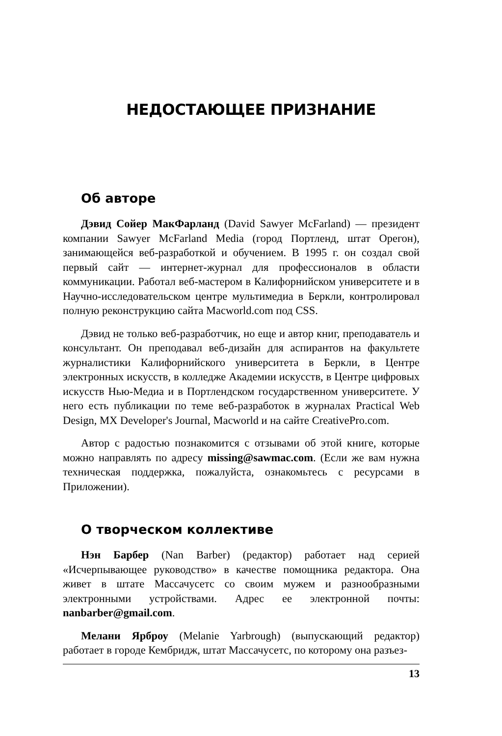НЕДОСТАЮЩЕЕ ПРИЗНАНИЕ
Об авторе
Дэвид Сойер МакФарланд (David Sawyer McFarland) — президент компании Sawyer McFarland Media (город Портленд, штат Орегон), занимающейся веб-разработкой и обучением. В 1995 г. он создал свой первый сайт — интернет-журнал для профессионалов в области коммуникации. Работал веб-мастером в Калифорнийском университете и в Научно-исследовательском центре мультимедиа в Беркли, контролировал полную реконструкцию сайта Macworld.com под CSS.
Дэвид не только веб-разработчик, но еще и автор книг, преподаватель и консультант. Он преподавал веб-дизайн для аспирантов на факультете журналистики Калифорнийского университета в Беркли, в Центре электронных искусств, в колледже Академии искусств, в Центре цифровых искусств Нью-Медиа и в Портлендском государственном университете. У него есть публикации по теме веб-разработок в журналах Practical Web Design, MX Developer's Journal, Macworld и на сайте CreativePro.com.
Автор с радостью познакомится с отзывами об этой книге, которые можно направлять по адресу missing@sawmac.com. (Если же вам нужна техническая поддержка, пожалуйста, ознакомьтесь с ресурсами в Приложении).
О творческом коллективе
Нэн Барбер (Nan Barber) (редактор) работает над серией «Исчерпывающее руководство» в качестве помощника редактора. Она живет в штате Массачусетс со своим мужем и разнообразными электронными устройствами. Адрес ее электронной почты: nanbarber@gmail.com.
Мелани Ярброу (Melanie Yarbrough) (выпускающий редактор) работает в городе Кембридж, штат Массачусетс, по которому она разъез-
13